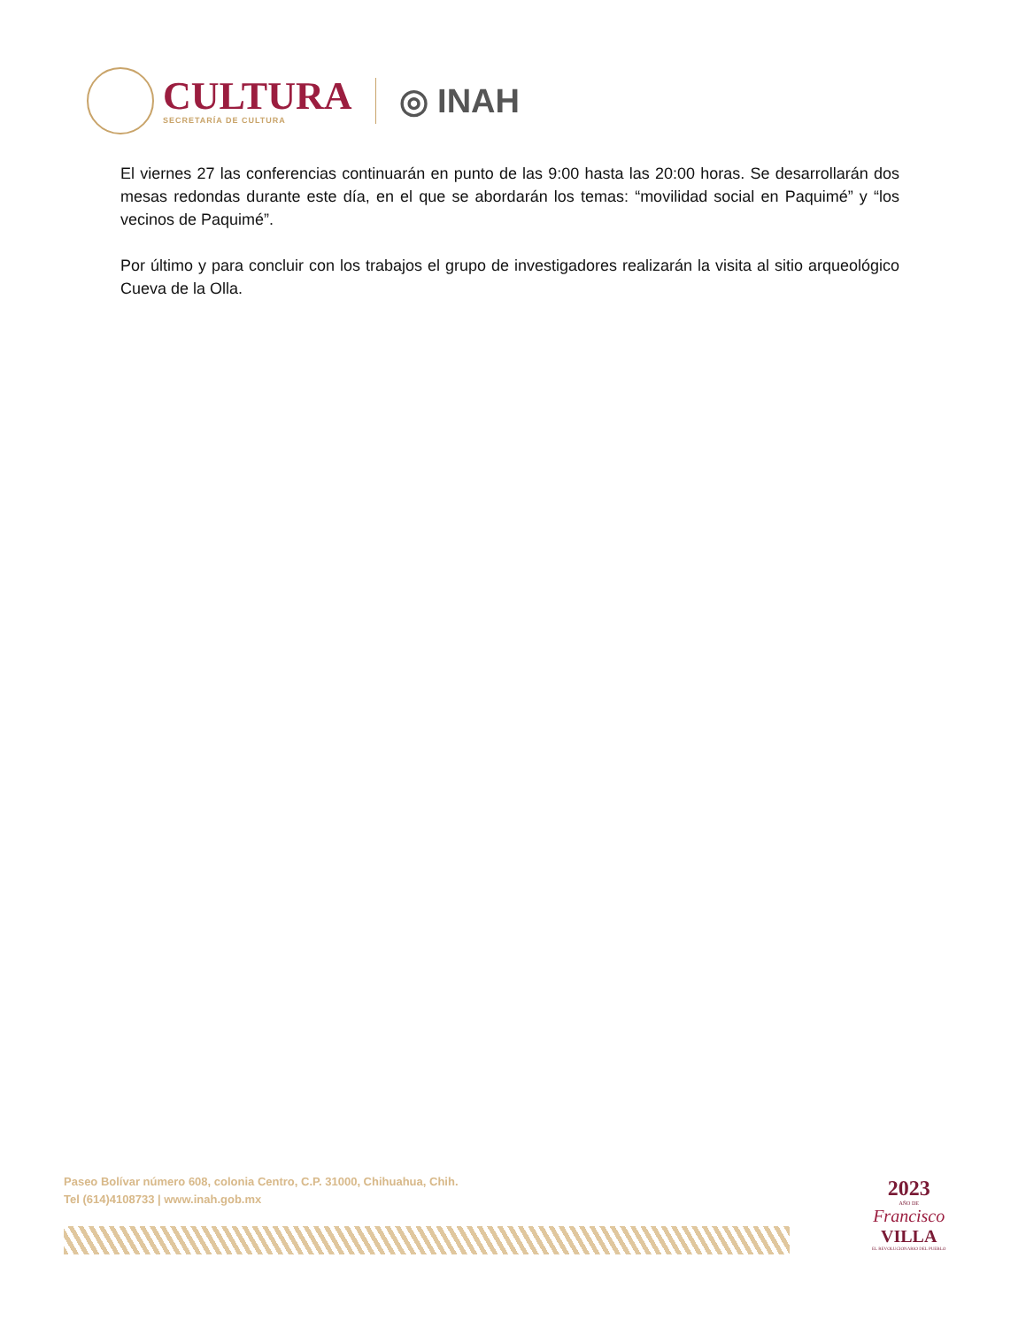CULTURA
SECRETARÍA DE CULTURA
◎ INAH
El viernes 27 las conferencias continuarán en punto de las 9:00 hasta las 20:00 horas. Se desarrollarán dos mesas redondas durante este día, en el que se abordarán los temas: “movilidad social en Paquimé” y “los vecinos de Paquimé”.
Por último y para concluir con los trabajos el grupo de investigadores realizarán la visita al sitio arqueológico Cueva de la Olla.
Paseo Bolívar número 608, colonia Centro, C.P. 31000, Chihuahua, Chih.
Tel (614)4108733 | www.inah.gob.mx
2023
AÑO DE
Francisco
VILLA
EL REVOLUCIONARIO DEL PUEBLO